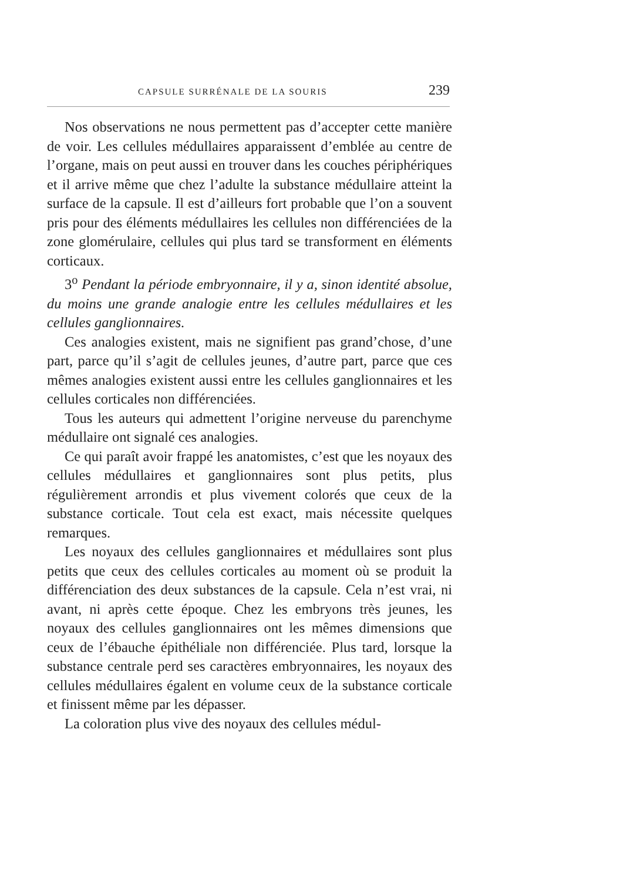CAPSULE SURRÉNALE DE LA SOURIS 239
Nos observations ne nous permettent pas d’accepter cette manière de voir. Les cellules médullaires apparaissent d’emblée au centre de l’organe, mais on peut aussi en trouver dans les couches périphériques et il arrive même que chez l’adulte la substance médullaire atteint la surface de la capsule. Il est d’ailleurs fort probable que l’on a souvent pris pour des éléments médullaires les cellules non différenciées de la zone glomérulaire, cellules qui plus tard se transforment en éléments corticaux.
3<sup>o</sup> Pendant la période embryonnaire, il y a, sinon identité absolue, du moins une grande analogie entre les cellules médullaires et les cellules ganglionnaires.
Ces analogies existent, mais ne signifient pas grand’chose, d’une part, parce qu’il s’agit de cellules jeunes, d’autre part, parce que ces mêmes analogies existent aussi entre les cellules ganglionnaires et les cellules corticales non différenciées.
Tous les auteurs qui admettent l’origine nerveuse du parenchyme médullaire ont signalé ces analogies.
Ce qui paraît avoir frappé les anatomistes, c’est que les noyaux des cellules médullaires et ganglionnaires sont plus petits, plus régulièrement arrondis et plus vivement colorés que ceux de la substance corticale. Tout cela est exact, mais nécessite quelques remarques.
Les noyaux des cellules ganglionnaires et médullaires sont plus petits que ceux des cellules corticales au moment où se produit la différenciation des deux substances de la capsule. Cela n’est vrai, ni avant, ni après cette époque. Chez les embryons très jeunes, les noyaux des cellules ganglionnaires ont les mêmes dimensions que ceux de l’ébauche épithéliale non différenciée. Plus tard, lorsque la substance centrale perd ses caractères embryonnaires, les noyaux des cellules médullaires égalent en volume ceux de la substance corticale et finissent même par les dépasser.
La coloration plus vive des noyaux des cellules médul-